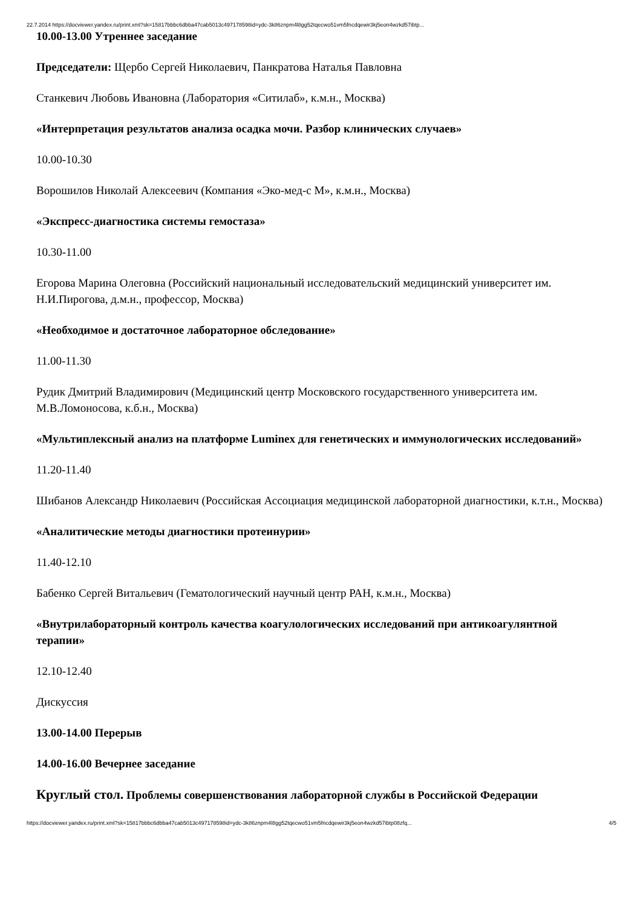22.7.2014 https://docviewer.yandex.ru/print.xml?sk=15817bbbc6dbba47cab5013c497178598id=ydc-3k86znpm4l8gg52tqecwo51vm5fncdqewir3kj5eon4wzkd57ibtp...
10.00-13.00 Утреннее заседание
Председатели: Щербо Сергей Николаевич, Панкратова Наталья Павловна
Станкевич Любовь Ивановна (Лаборатория «Ситилаб», к.м.н., Москва)
«Интерпретация результатов анализа осадка мочи. Разбор клинических случаев»
10.00-10.30
Ворошилов Николай Алексеевич (Компания «Эко-мед-с М», к.м.н., Москва)
«Экспресс-диагностика системы гемостаза»
10.30-11.00
Егорова Марина Олеговна (Российский национальный исследовательский медицинский университет им. Н.И.Пирогова, д.м.н., профессор, Москва)
«Необходимое и достаточное лабораторное обследование»
11.00-11.30
Рудик Дмитрий Владимирович (Медицинский центр Московского государственного университета им. М.В.Ломоносова, к.б.н., Москва)
«Мультиплексный анализ на платформе Luminex для генетических и иммунологических исследований»
11.20-11.40
Шибанов Александр Николаевич (Российская Ассоциация медицинской лабораторной диагностики, к.т.н., Москва)
«Аналитические методы диагностики протеинурии»
11.40-12.10
Бабенко Сергей Витальевич (Гематологический научный центр РАН, к.м.н., Москва)
«Внутрилабораторный контроль качества коагулологических исследований при антикоагулянтной терапии»
12.10-12.40
Дискуссия
13.00-14.00 Перерыв
14.00-16.00 Вечернее заседание
Круглый стол. Проблемы совершенствования лабораторной службы в Российской Федерации
https://docviewer.yandex.ru/print.xml?sk=15817bbbc6dbba47cab5013c497178598id=ydc-3k86znpm4l8gg52tqecwo51vm5fncdqewir3kj5eon4wzkd57ibtp08zfq... 4/5